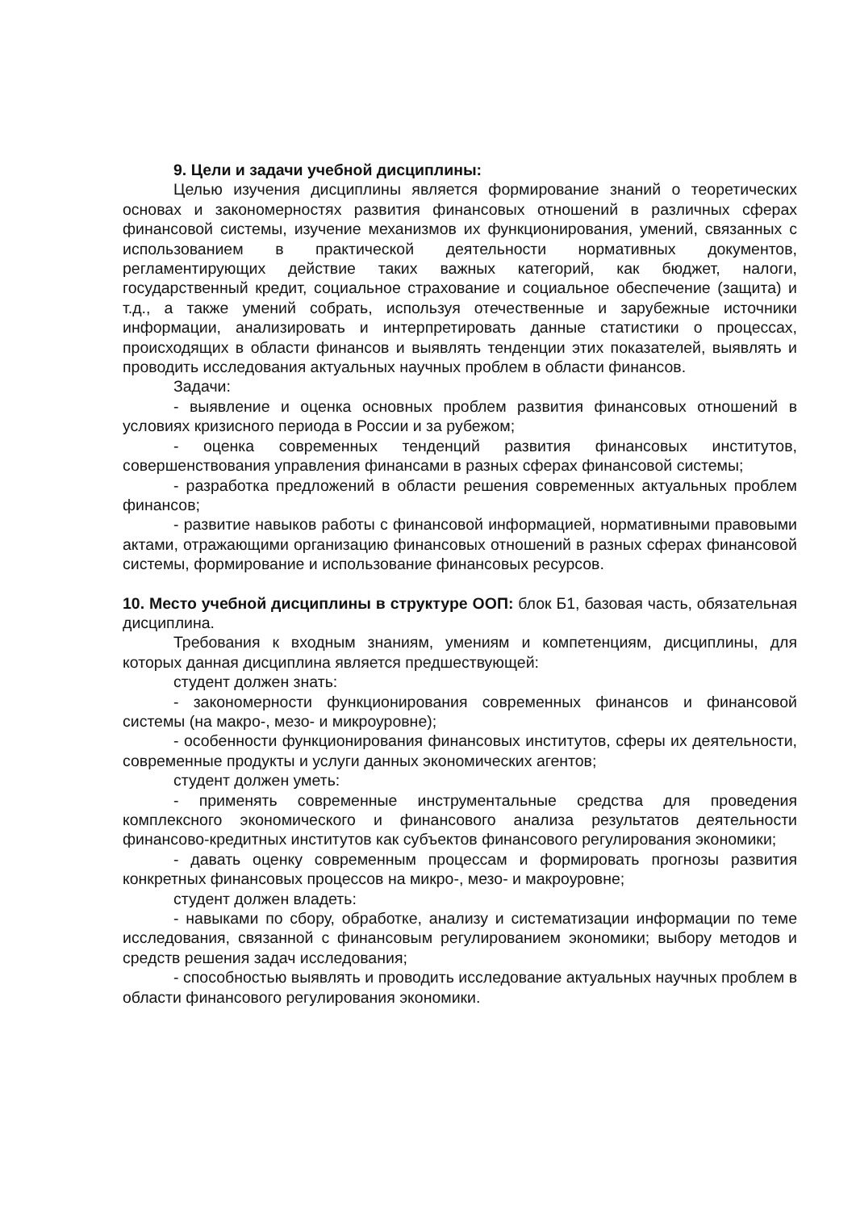9. Цели и задачи учебной дисциплины:
Целью изучения дисциплины является формирование знаний о теоретических основах и закономерностях развития финансовых отношений в различных сферах финансовой системы, изучение механизмов их функционирования, умений, связанных с использованием в практической деятельности нормативных документов, регламентирующих действие таких важных категорий, как бюджет, налоги, государственный кредит, социальное страхование и социальное обеспечение (защита) и т.д., а также умений собрать, используя отечественные и зарубежные источники информации, анализировать и интерпретировать данные статистики о процессах, происходящих в области финансов и выявлять тенденции этих показателей, выявлять и проводить исследования актуальных научных проблем в области финансов.
Задачи:
- выявление и оценка основных проблем развития финансовых отношений в условиях кризисного периода в России и за рубежом;
- оценка современных тенденций развития финансовых институтов, совершенствования управления финансами в разных сферах финансовой системы;
- разработка предложений в области решения современных актуальных проблем финансов;
- развитие навыков работы с финансовой информацией, нормативными правовыми актами, отражающими организацию финансовых отношений в разных сферах финансовой системы, формирование и использование финансовых ресурсов.
10. Место учебной дисциплины в структуре ООП: блок Б1, базовая часть, обязательная дисциплина.
Требования к входным знаниям, умениям и компетенциям, дисциплины, для которых данная дисциплина является предшествующей:
студент должен знать:
- закономерности функционирования современных финансов и финансовой системы (на макро-, мезо- и микроуровне);
- особенности функционирования финансовых институтов, сферы их деятельности, современные продукты и услуги данных экономических агентов;
студент должен уметь:
- применять современные инструментальные средства для проведения комплексного экономического и финансового анализа результатов деятельности финансово-кредитных институтов как субъектов финансового регулирования экономики;
- давать оценку современным процессам и формировать прогнозы развития конкретных финансовых процессов на микро-, мезо- и макроуровне;
студент должен владеть:
- навыками по сбору, обработке, анализу и систематизации информации по теме исследования, связанной с финансовым регулированием экономики; выбору методов и средств решения задач исследования;
- способностью выявлять и проводить исследование актуальных научных проблем в области финансового регулирования экономики.